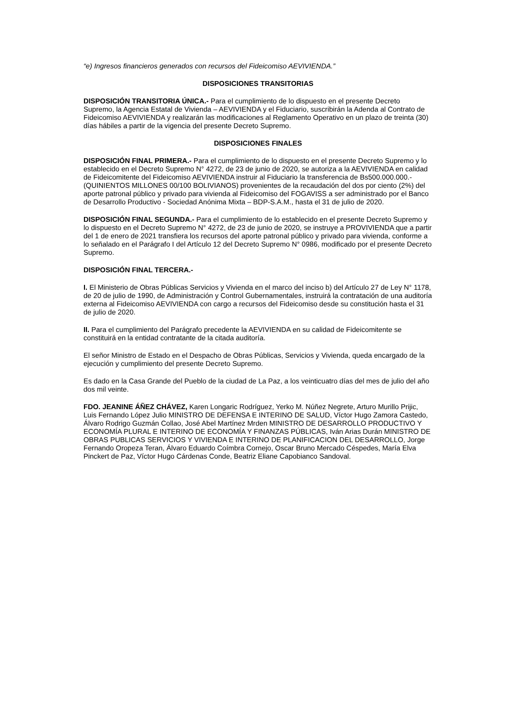“e) Ingresos financieros generados con recursos del Fideicomiso AEVIVIENDA.”
DISPOSICIONES TRANSITORIAS
DISPOSICIÓN TRANSITORIA ÚNICA.- Para el cumplimiento de lo dispuesto en el presente Decreto Supremo, la Agencia Estatal de Vivienda – AEVIVIENDA y el Fiduciario, suscribirán la Adenda al Contrato de Fideicomiso AEVIVIENDA y realizarán las modificaciones al Reglamento Operativo en un plazo de treinta (30) días hábiles a partir de la vigencia del presente Decreto Supremo.
DISPOSICIONES FINALES
DISPOSICIÓN FINAL PRIMERA.- Para el cumplimiento de lo dispuesto en el presente Decreto Supremo y lo establecido en el Decreto Supremo N° 4272, de 23 de junio de 2020, se autoriza a la AEVIVIENDA en calidad de Fideicomitente del Fideicomiso AEVIVIENDA instruir al Fiduciario la transferencia de Bs500.000.000.- (QUINIENTOS MILLONES 00/100 BOLIVIANOS) provenientes de la recaudación del dos por ciento (2%) del aporte patronal público y privado para vivienda al Fideicomiso del FOGAVISS a ser administrado por el Banco de Desarrollo Productivo - Sociedad Anónima Mixta – BDP-S.A.M., hasta el 31 de julio de 2020.
DISPOSICIÓN FINAL SEGUNDA.- Para el cumplimiento de lo establecido en el presente Decreto Supremo y lo dispuesto en el Decreto Supremo N° 4272, de 23 de junio de 2020, se instruye a PROVIVIENDA que a partir del 1 de enero de 2021 transfiera los recursos del aporte patronal público y privado para vivienda, conforme a lo señalado en el Parágrafo I del Artículo 12 del Decreto Supremo N° 0986, modificado por el presente Decreto Supremo.
DISPOSICIÓN FINAL TERCERA.-
I. El Ministerio de Obras Públicas Servicios y Vivienda en el marco del inciso b) del Artículo 27 de Ley N° 1178, de 20 de julio de 1990, de Administración y Control Gubernamentales, instruirá la contratación de una auditoría externa al Fideicomiso AEVIVIENDA con cargo a recursos del Fideicomiso desde su constitución hasta el 31 de julio de 2020.
II. Para el cumplimiento del Parágrafo precedente la AEVIVIENDA en su calidad de Fideicomitente se constituirá en la entidad contratante de la citada auditoría.
El señor Ministro de Estado en el Despacho de Obras Públicas, Servicios y Vivienda, queda encargado de la ejecución y cumplimiento del presente Decreto Supremo.
Es dado en la Casa Grande del Pueblo de la ciudad de La Paz, a los veinticuatro días del mes de julio del año dos mil veinte.
FDO. JEANINE ÁÑEZ CHÁVEZ, Karen Longaric Rodríguez, Yerko M. Núñez Negrete, Arturo Murillo Prijic, Luis Fernando López Julio MINISTRO DE DEFENSA E INTERINO DE SALUD, Víctor Hugo Zamora Castedo, Álvaro Rodrigo Guzmán Collao, José Abel Martínez Mrden MINISTRO DE DESARROLLO PRODUCTIVO Y ECONOMÍA PLURAL E INTERINO DE ECONOMÍA Y FINANZAS PÚBLICAS, Iván Arias Durán MINISTRO DE OBRAS PUBLICAS SERVICIOS Y VIVIENDA E INTERINO DE PLANIFICACION DEL DESARROLLO, Jorge Fernando Oropeza Teran, Álvaro Eduardo Coímbra Cornejo, Oscar Bruno Mercado Céspedes, María Elva Pinckert de Paz, Víctor Hugo Cárdenas Conde, Beatriz Eliane Capobianco Sandoval.